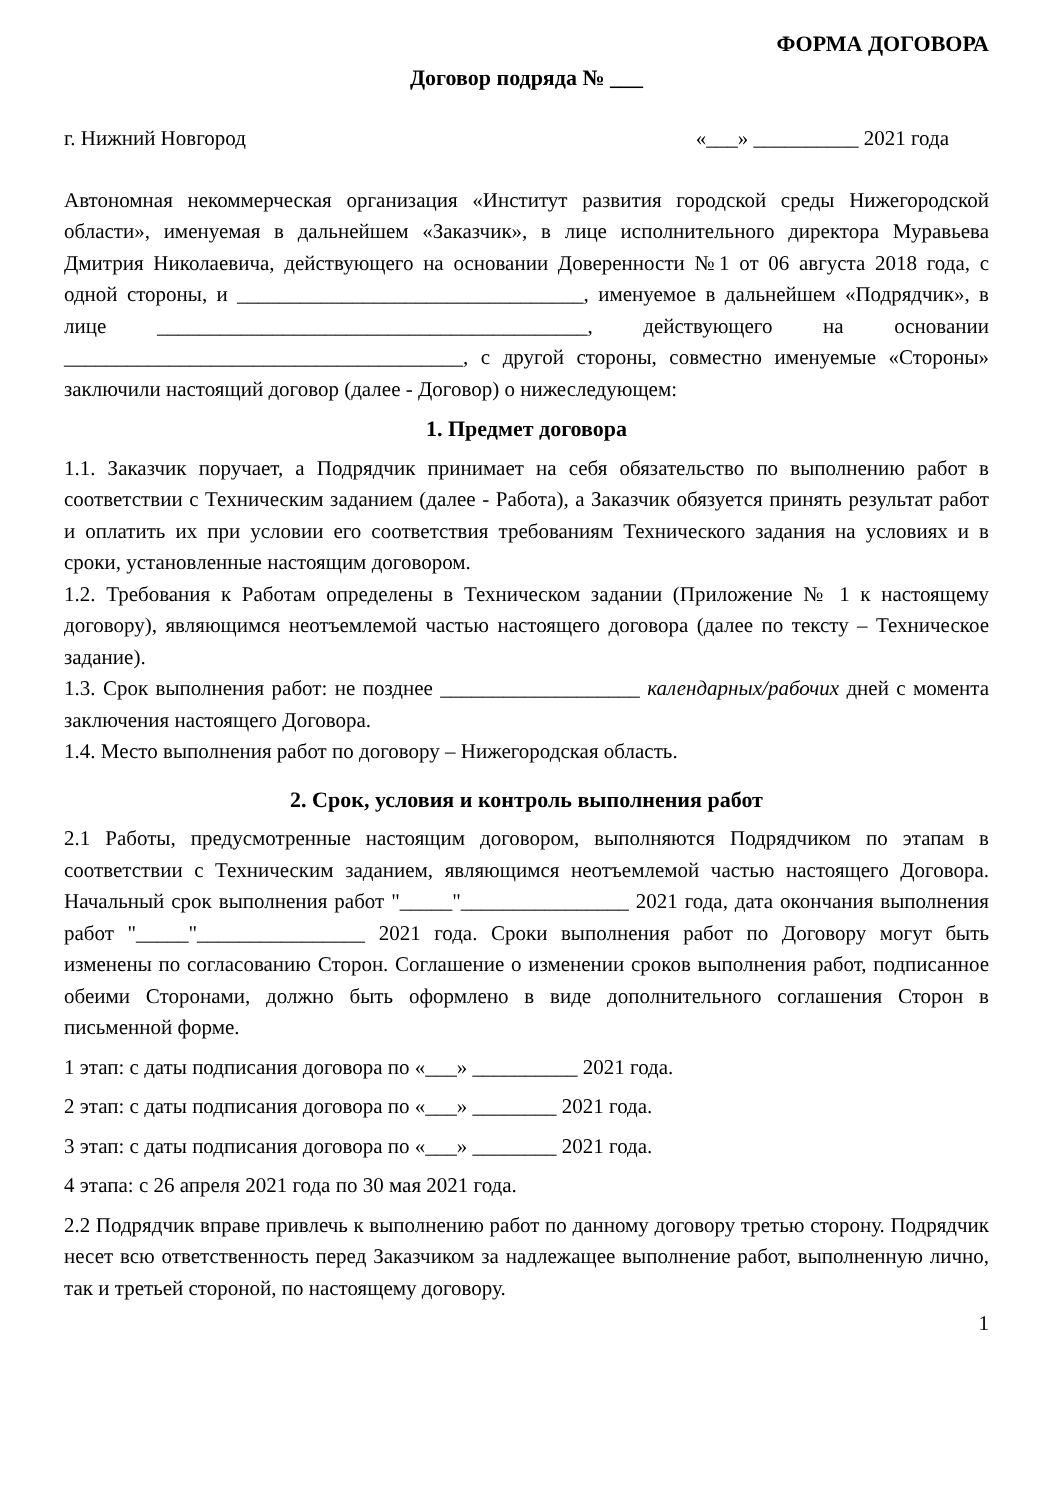ФОРМА ДОГОВОРА
Договор подряда № ___
г. Нижний Новгород «___» __________ 2021 года
Автономная некоммерческая организация «Институт развития городской среды Нижегородской области», именуемая в дальнейшем «Заказчик», в лице исполнительного директора Муравьева Дмитрия Николаевича, действующего на основании Доверенности №1 от 06 августа 2018 года, с одной стороны, и _________________________________, именуемое в дальнейшем «Подрядчик», в лице _________________________________________, действующего на основании ______________________________________, с другой стороны, совместно именуемые «Стороны» заключили настоящий договор (далее - Договор) о нижеследующем:
1. Предмет договора
1.1. Заказчик поручает, а Подрядчик принимает на себя обязательство по выполнению работ в соответствии с Техническим заданием (далее - Работа), а Заказчик обязуется принять результат работ и оплатить их при условии его соответствия требованиям Технического задания на условиях и в сроки, установленные настоящим договором.
1.2. Требования к Работам определены в Техническом задании (Приложение № 1 к настоящему договору), являющимся неотъемлемой частью настоящего договора (далее по тексту – Техническое задание).
1.3. Срок выполнения работ: не позднее ___________________ календарных/рабочих дней с момента заключения настоящего Договора.
1.4. Место выполнения работ по договору – Нижегородская область.
2. Срок, условия и контроль выполнения работ
2.1 Работы, предусмотренные настоящим договором, выполняются Подрядчиком по этапам в соответствии с Техническим заданием, являющимся неотъемлемой частью настоящего Договора. Начальный срок выполнения работ "_____"________________ 2021 года, дата окончания выполнения работ "_____"________________ 2021 года. Сроки выполнения работ по Договору могут быть изменены по согласованию Сторон. Соглашение о изменении сроков выполнения работ, подписанное обеими Сторонами, должно быть оформлено в виде дополнительного соглашения Сторон в письменной форме.
1 этап: с даты подписания договора по «___» __________ 2021 года.
2 этап: с даты подписания договора по «___» ________ 2021 года.
3 этап: с даты подписания договора по «___» ________ 2021 года.
4 этапа: с 26 апреля 2021 года по 30 мая 2021 года.
2.2 Подрядчик вправе привлечь к выполнению работ по данному договору третью сторону. Подрядчик несет всю ответственность перед Заказчиком за надлежащее выполнение работ, выполненную лично, так и третьей стороной, по настоящему договору.
1